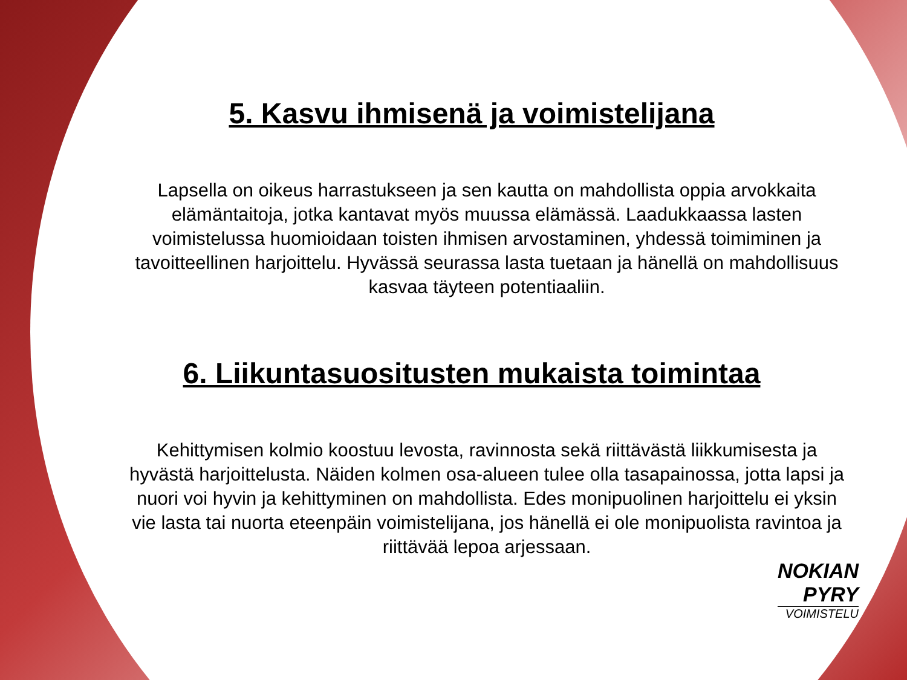5. Kasvu ihmisenä ja voimistelijana
Lapsella on oikeus harrastukseen ja sen kautta on mahdollista oppia arvokkaita elämäntaitoja, jotka kantavat myös muussa elämässä. Laadukkaassa lasten voimistelussa huomioidaan toisten ihmisen arvostaminen, yhdessä toimiminen ja tavoitteellinen harjoittelu. Hyvässä seurassa lasta tuetaan ja hänellä on mahdollisuus kasvaa täyteen potentiaaliin.
6. Liikuntasuositusten mukaista toimintaa
Kehittymisen kolmio koostuu levosta, ravinnosta sekä riittävästä liikkumisesta ja hyvästä harjoittelusta. Näiden kolmen osa-alueen tulee olla tasapainossa, jotta lapsi ja nuori voi hyvin ja kehittyminen on mahdollista. Edes monipuolinen harjoittelu ei yksin vie lasta tai nuorta eteenpäin voimistelijana, jos hänellä ei ole monipuolista ravintoa ja riittävää lepoa arjessaan.
NOKIAN
PYRY
VOIMISTELU